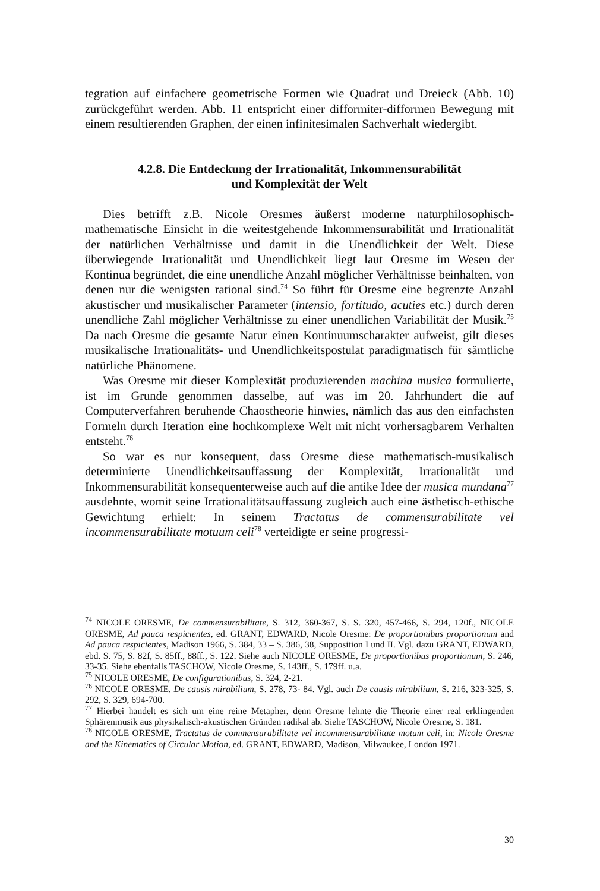tegration auf einfachere geometrische Formen wie Quadrat und Dreieck (Abb. 10) zurückgeführt werden. Abb. 11 entspricht einer difformiter-difformen Bewegung mit einem resultierenden Graphen, der einen infinitesimalen Sachverhalt wiedergibt.
4.2.8. Die Entdeckung der Irrationalität, Inkommensurabilität
und Komplexität der Welt
Dies betrifft z.B. Nicole Oresmes äußerst moderne naturphilosophisch-mathematische Einsicht in die weitestgehende Inkommensurabilität und Irrationalität der natürlichen Verhältnisse und damit in die Unendlichkeit der Welt. Diese überwiegende Irrationalität und Unendlichkeit liegt laut Oresme im Wesen der Kontinua begründet, die eine unendliche Anzahl möglicher Verhältnisse beinhalten, von denen nur die wenigsten rational sind.<sup>74</sup> So führt für Oresme eine begrenzte Anzahl akustischer und musikalischer Parameter (intensio, fortitudo, acuties etc.) durch deren unendliche Zahl möglicher Verhältnisse zu einer unendlichen Variabilität der Musik.<sup>75</sup> Da nach Oresme die gesamte Natur einen Kontinuumscharakter aufweist, gilt dieses musikalische Irrationalitäts- und Unendlichkeitspostulat paradigmatisch für sämtliche natürliche Phänomene.
Was Oresme mit dieser Komplexität produzierenden machina musica formulierte, ist im Grunde genommen dasselbe, auf was im 20. Jahrhundert die auf Computerverfahren beruhende Chaostheorie hinwies, nämlich das aus den einfachsten Formeln durch Iteration eine hochkomplexe Welt mit nicht vorhersagbarem Verhalten entsteht.<sup>76</sup>
So war es nur konsequent, dass Oresme diese mathematisch-musikalisch determinierte Unendlichkeitsauffassung der Komplexität, Irrationalität und Inkommensurabilität konsequenterweise auch auf die antike Idee der musica mundana<sup>77</sup> ausdehnte, womit seine Irrationalitätsauffassung zugleich auch eine ästhetisch-ethische Gewichtung erhielt: In seinem Tractatus de commensurabilitate vel incommensurabilitate motuum celi<sup>78</sup> verteidigte er seine progressi-
<sup>74</sup> NICOLE ORESME, De commensurabilitate, S. 312, 360-367, S. S. 320, 457-466, S. 294, 120f., NICOLE ORESME, Ad pauca respicientes, ed. GRANT, EDWARD, Nicole Oresme: De proportionibus proportionum and Ad pauca respicientes, Madison 1966, S. 384, 33 – S. 386, 38, Supposition I und II. Vgl. dazu GRANT, EDWARD, ebd. S. 75, S. 82f, S. 85ff., 88ff., S. 122. Siehe auch NICOLE ORESME, De proportionibus proportionum, S. 246, 33-35. Siehe ebenfalls TASCHOW, Nicole Oresme, S. 143ff., S. 179ff. u.a.
<sup>75</sup> NICOLE ORESME, De configurationibus, S. 324, 2-21.
<sup>76</sup> NICOLE ORESME, De causis mirabilium, S. 278, 73- 84. Vgl. auch De causis mirabilium, S. 216, 323-325, S. 292, S. 329, 694-700.
<sup>77</sup> Hierbei handelt es sich um eine reine Metapher, denn Oresme lehnte die Theorie einer real erklingenden Sphärenmusik aus physikalisch-akustischen Gründen radikal ab. Siehe TASCHOW, Nicole Oresme, S. 181.
<sup>78</sup> NICOLE ORESME, Tractatus de commensurabilitate vel incommensurabilitate motum celi, in: Nicole Oresme and the Kinematics of Circular Motion, ed. GRANT, EDWARD, Madison, Milwaukee, London 1971.
30